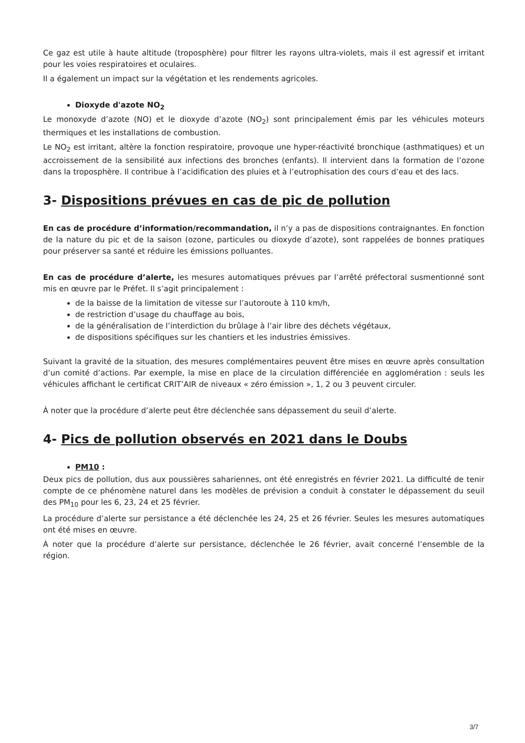Ce gaz est utile à haute altitude (troposphère) pour filtrer les rayons ultra-violets, mais il est agressif et irritant pour les voies respiratoires et oculaires.
Il a également un impact sur la végétation et les rendements agricoles.
Dioxyde d'azote NO<sub>2</sub>
Le monoxyde d’azote (NO) et le dioxyde d’azote (NO<sub>2</sub>) sont principalement émis par les véhicules moteurs thermiques et les installations de combustion.
Le NO<sub>2</sub> est irritant, altère la fonction respiratoire, provoque une hyper-réactivité bronchique (asthmatiques) et un accroissement de la sensibilité aux infections des bronches (enfants). Il intervient dans la formation de l’ozone dans la troposphère. Il contribue à l’acidification des pluies et à l’eutrophisation des cours d’eau et des lacs.
3- Dispositions prévues en cas de pic de pollution
En cas de procédure d’information/recommandation, il n’y a pas de dispositions contraignantes. En fonction de la nature du pic et de la saison (ozone, particules ou dioxyde d’azote), sont rappelées de bonnes pratiques pour préserver sa santé et réduire les émissions polluantes.
En cas de procédure d’alerte, les mesures automatiques prévues par l’arrêté préfectoral susmentionné sont mis en œuvre par le Préfet. Il s’agit principalement :
de la baisse de la limitation de vitesse sur l’autoroute à 110 km/h,
de restriction d’usage du chauffage au bois,
de la généralisation de l’interdiction du brûlage à l’air libre des déchets végétaux,
de dispositions spécifiques sur les chantiers et les industries émissives.
Suivant la gravité de la situation, des mesures complémentaires peuvent être mises en œuvre après consultation d’un comité d’actions. Par exemple, la mise en place de la circulation différenciée en agglomération : seuls les véhicules affichant le certificat CRIT’AIR de niveaux « zéro émission », 1, 2 ou 3 peuvent circuler.
À noter que la procédure d’alerte peut être déclenchée sans dépassement du seuil d’alerte.
4- Pics de pollution observés en 2021 dans le Doubs
PM10 :
Deux pics de pollution, dus aux poussières sahariennes, ont été enregistrés en février 2021. La difficulté de tenir compte de ce phénomène naturel dans les modèles de prévision a conduit à constater le dépassement du seuil des PM<sub>10</sub> pour les 6, 23, 24 et 25 février.
La procédure d’alerte sur persistance a été déclenchée les 24, 25 et 26 février. Seules les mesures automatiques ont été mises en œuvre.
À noter que la procédure d’alerte sur persistance, déclenchée le 26 février, avait concerné l’ensemble de la région.
3/7